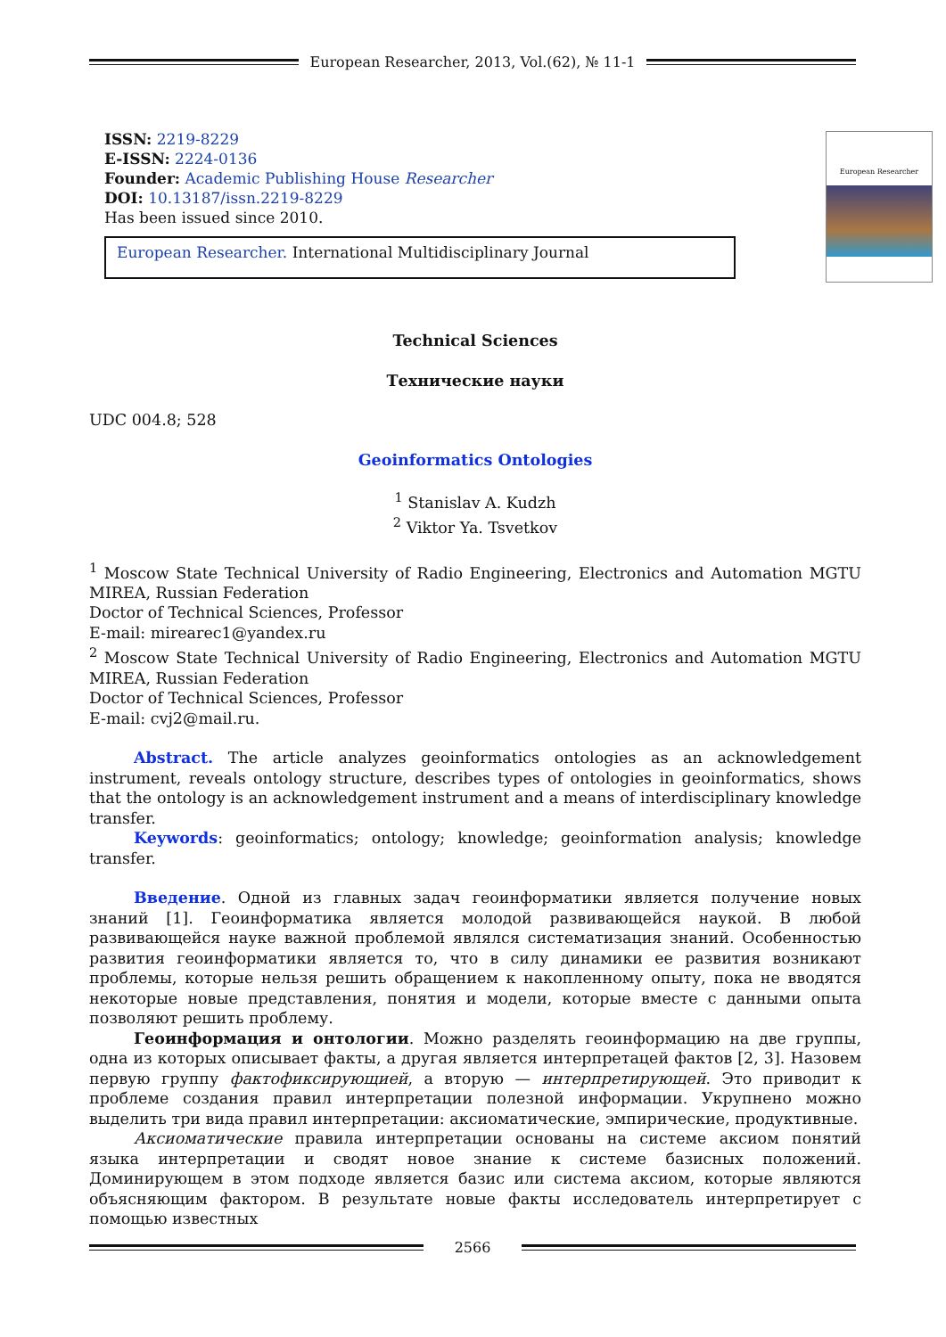European Researcher, 2013, Vol.(62), № 11-1
European Researcher
ISSN: 2219-8229
E-ISSN: 2224-0136
Founder: Academic Publishing House Researcher
DOI: 10.13187/issn.2219-8229
Has been issued since 2010.
European Researcher. International Multidisciplinary Journal
Technical Sciences
Технические науки
UDC 004.8; 528
Geoinformatics Ontologies
<sup>1</sup> Stanislav A. Kudzh
<sup>2</sup> Viktor Ya. Tsvetkov
<sup>1</sup> Moscow State Technical University of Radio Engineering, Electronics and Automation MGTU MIREA, Russian Federation
Doctor of Technical Sciences, Professor
E-mail: mirearec1@yandex.ru
<sup>2</sup> Moscow State Technical University of Radio Engineering, Electronics and Automation MGTU MIREA, Russian Federation
Doctor of Technical Sciences, Professor
E-mail: cvj2@mail.ru.
Abstract. The article analyzes geoinformatics ontologies as an acknowledgement instrument, reveals ontology structure, describes types of ontologies in geoinformatics, shows that the ontology is an acknowledgement instrument and a means of interdisciplinary knowledge transfer.
Keywords: geoinformatics; ontology; knowledge; geoinformation analysis; knowledge transfer.
Введение. Одной из главных задач геоинформатики является получение новых знаний [1]. Геоинформатика является молодой развивающейся наукой. В любой развивающейся науке важной проблемой являлся систематизация знаний. Особенностью развития геоинформатики является то, что в силу динамики ее развития возникают проблемы, которые нельзя решить обращением к накопленному опыту, пока не вводятся некоторые новые представления, понятия и модели, которые вместе с данными опыта позволяют решить проблему.
Геоинформация и онтологии. Можно разделять геоинформацию на две группы, одна из которых описывает факты, а другая является интерпретацей фактов [2, 3]. Назовем первую группу фактофиксирующией, а вторую — интерпретирующей. Это приводит к проблеме создания правил интерпретации полезной информации. Укрупнено можно выделить три вида правил интерпретации: аксиоматические, эмпирические, продуктивные.
Аксиоматические правила интерпретации основаны на системе аксиом понятий языка интерпретации и сводят новое знание к системе базисных положений. Доминирующем в этом подходе является базис или система аксиом, которые являются объясняющим фактором. В результате новые факты исследователь интерпретирует с помощью известных
2566